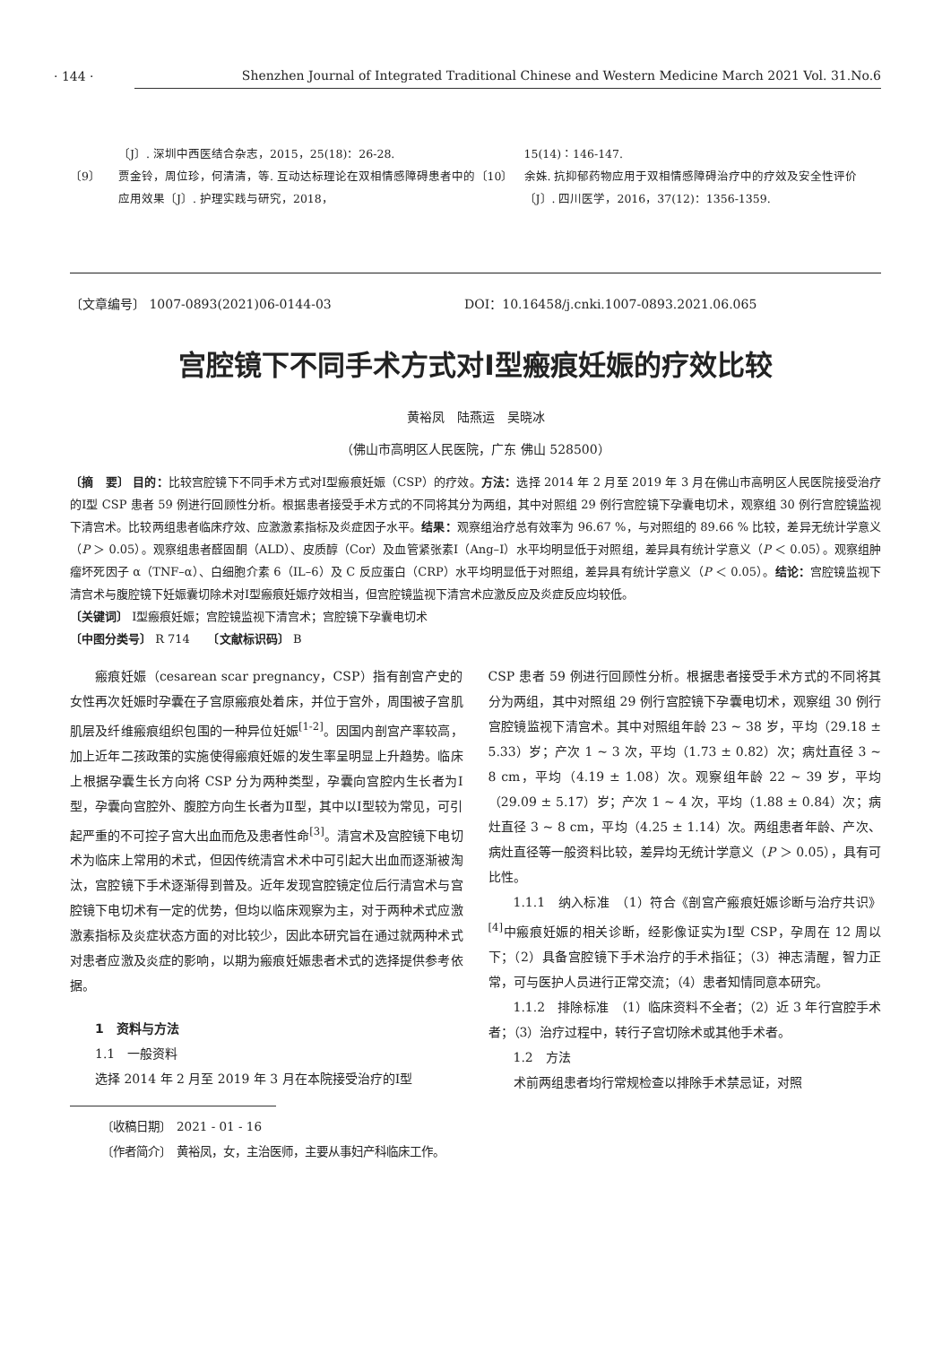· 144 ·
Shenzhen Journal of Integrated Traditional Chinese and Western Medicine March 2021 Vol. 31.No.6
〔J〕. 深圳中西医结合杂志，2015，25(18)：26-28.
〔9〕 贾金铃，周位珍，何清清，等. 互动达标理论在双相情感障碍患者中的应用效果〔J〕. 护理实践与研究，2018，
15(14)：146-147.
〔10〕 余姝. 抗抑郁药物应用于双相情感障碍治疗中的疗效及安全性评价〔J〕. 四川医学，2016，37(12)：1356-1359.
〔文章编号〕 1007-0893(2021)06-0144-03 DOI：10.16458/j.cnki.1007-0893.2021.06.065
宫腔镜下不同手术方式对Ⅰ型瘢痕妊娠的疗效比较
黄裕凤　陆燕运　吴晓冰
（佛山市高明区人民医院，广东 佛山 528500）
〔摘　要〕 目的：比较宫腔镜下不同手术方式对Ⅰ型瘢痕妊娠（CSP）的疗效。方法：选择 2014 年 2 月至 2019 年 3 月在佛山市高明区人民医院接受治疗的Ⅰ型 CSP 患者 59 例进行回顾性分析。根据患者接受手术方式的不同将其分为两组，其中对照组 29 例行宫腔镜下孕囊电切术，观察组 30 例行宫腔镜监视下清宫术。比较两组患者临床疗效、应激激素指标及炎症因子水平。结果：观察组治疗总有效率为 96.67 %，与对照组的 89.66 % 比较，差异无统计学意义（P ＞ 0.05）。观察组患者醛固酮（ALD）、皮质醇（Cor）及血管紧张素Ⅰ（Ang–Ⅰ）水平均明显低于对照组，差异具有统计学意义（P ＜ 0.05）。观察组肿瘤坏死因子 α（TNF–α）、白细胞介素 6（IL–6）及 C 反应蛋白（CRP）水平均明显低于对照组，差异具有统计学意义（P ＜ 0.05）。结论：宫腔镜监视下清宫术与腹腔镜下妊娠囊切除术对Ⅰ型瘢痕妊娠疗效相当，但宫腔镜监视下清宫术应激反应及炎症反应均较低。
〔关键词〕 Ⅰ型瘢痕妊娠；宫腔镜监视下清宫术；宫腔镜下孕囊电切术
〔中图分类号〕 R 714　　〔文献标识码〕 B
瘢痕妊娠（cesarean scar pregnancy，CSP）指有剖宫产史的女性再次妊娠时孕囊在子宫原瘢痕处着床，并位于宫外，周围被子宫肌肌层及纤维瘢痕组织包围的一种异位妊娠<sup>[1-2]</sup>。因国内剖宫产率较高，加上近年二孩政策的实施使得瘢痕妊娠的发生率呈明显上升趋势。临床上根据孕囊生长方向将 CSP 分为两种类型，孕囊向宫腔内生长者为Ⅰ型，孕囊向宫腔外、腹腔方向生长者为Ⅱ型，其中以Ⅰ型较为常见，可引起严重的不可控子宫大出血而危及患者性命<sup>[3]</sup>。清宫术及宫腔镜下电切术为临床上常用的术式，但因传统清宫术术中可引起大出血而逐渐被淘汰，宫腔镜下手术逐渐得到普及。近年发现宫腔镜定位后行清宫术与宫腔镜下电切术有一定的优势，但均以临床观察为主，对于两种术式应激激素指标及炎症状态方面的对比较少，因此本研究旨在通过就两种术式对患者应激及炎症的影响，以期为瘢痕妊娠患者术式的选择提供参考依据。
1　资料与方法
1.1　一般资料
选择 2014 年 2 月至 2019 年 3 月在本院接受治疗的Ⅰ型
CSP 患者 59 例进行回顾性分析。根据患者接受手术方式的不同将其分为两组，其中对照组 29 例行宫腔镜下孕囊电切术，观察组 30 例行宫腔镜监视下清宫术。其中对照组年龄 23 ~ 38 岁，平均（29.18 ± 5.33）岁；产次 1 ~ 3 次，平均（1.73 ± 0.82）次；病灶直径 3 ~ 8 cm，平均（4.19 ± 1.08）次。观察组年龄 22 ~ 39 岁，平均（29.09 ± 5.17）岁；产次 1 ~ 4 次，平均（1.88 ± 0.84）次；病灶直径 3 ~ 8 cm，平均（4.25 ± 1.14）次。两组患者年龄、产次、病灶直径等一般资料比较，差异均无统计学意义（P ＞ 0.05），具有可比性。
1.1.1　纳入标准　（1）符合《剖宫产瘢痕妊娠诊断与治疗共识》<sup>[4]</sup>中瘢痕妊娠的相关诊断，经影像证实为Ⅰ型 CSP，孕周在 12 周以下；（2）具备宫腔镜下手术治疗的手术指征；（3）神志清醒，智力正常，可与医护人员进行正常交流；（4）患者知情同意本研究。
1.1.2　排除标准　（1）临床资料不全者；（2）近 3 年行宫腔手术者；（3）治疗过程中，转行子宫切除术或其他手术者。
1.2　方法
术前两组患者均行常规检查以排除手术禁忌证，对照
〔收稿日期〕　2021 - 01 - 16
〔作者简介〕　黄裕凤，女，主治医师，主要从事妇产科临床工作。